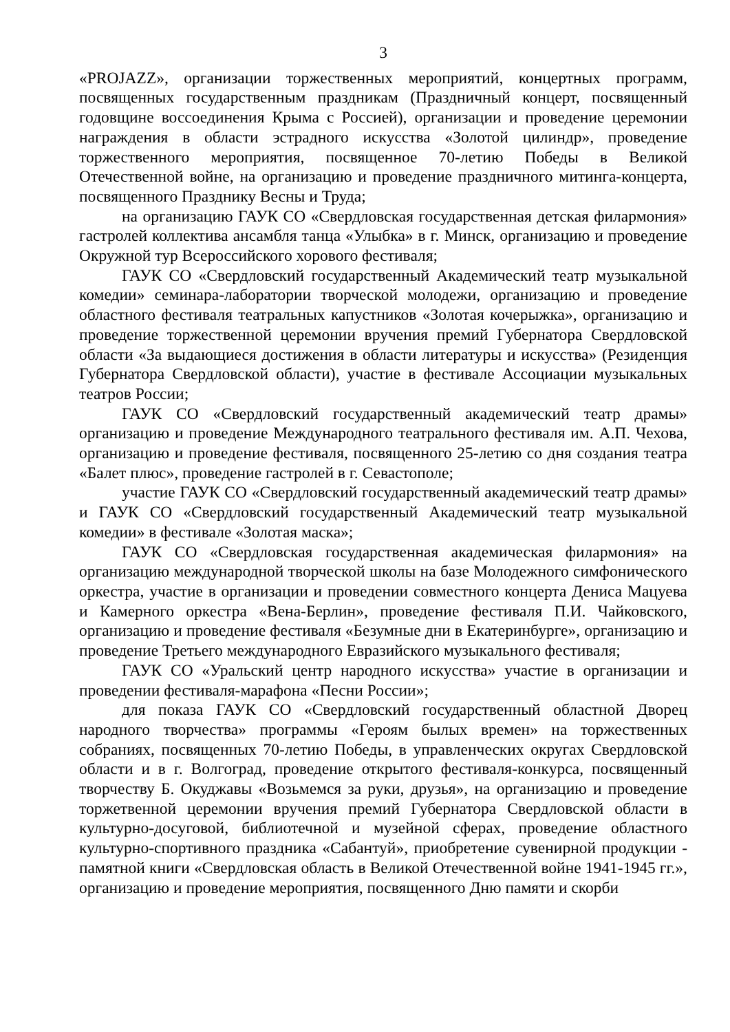3
«PROJAZZ», организации торжественных мероприятий, концертных программ, посвященных государственным праздникам (Праздничный концерт, посвященный годовщине воссоединения Крыма с Россией), организации и проведение церемонии награждения в области эстрадного искусства «Золотой цилиндр», проведение торжественного мероприятия, посвященное 70-летию Победы в Великой Отечественной войне, на организацию и проведение праздничного митинга-концерта, посвященного Празднику Весны и Труда;
на организацию ГАУК СО «Свердловская государственная детская филармония» гастролей коллектива ансамбля танца «Улыбка» в г. Минск, организацию и проведение Окружной тур Всероссийского хорового фестиваля;
ГАУК СО «Свердловский государственный Академический театр музыкальной комедии» семинара-лаборатории творческой молодежи, организацию и проведение областного фестиваля театральных капустников «Золотая кочерыжка», организацию и проведение торжественной церемонии вручения премий Губернатора Свердловской области «За выдающиеся достижения в области литературы и искусства» (Резиденция Губернатора Свердловской области), участие в фестивале Ассоциации музыкальных театров России;
ГАУК СО «Свердловский государственный академический театр драмы» организацию и проведение Международного театрального фестиваля им. А.П. Чехова, организацию и проведение фестиваля, посвященного 25-летию со дня создания театра «Балет плюс», проведение гастролей в г. Севастополе;
участие ГАУК СО «Свердловский государственный академический театр драмы» и ГАУК СО «Свердловский государственный Академический театр музыкальной комедии» в фестивале «Золотая маска»;
ГАУК СО «Свердловская государственная академическая филармония» на организацию международной творческой школы на базе Молодежного симфонического оркестра, участие в организации и проведении совместного концерта Дениса Мацуева и Камерного оркестра «Вена-Берлин», проведение фестиваля П.И. Чайковского, организацию и проведение фестиваля «Безумные дни в Екатеринбурге», организацию и проведение Третьего международного Евразийского музыкального фестиваля;
ГАУК СО «Уральский центр народного искусства» участие в организации и проведении фестиваля-марафона «Песни России»;
для показа ГАУК СО «Свердловский государственный областной Дворец народного творчества» программы «Героям былых времен» на торжественных собраниях, посвященных 70-летию Победы, в управленческих округах Свердловской области и в г. Волгоград, проведение открытого фестиваля-конкурса, посвященный творчеству Б. Окуджавы «Возьмемся за руки, друзья», на организацию и проведение торжетвенной церемонии вручения премий Губернатора Свердловской области в культурно-досуговой, библиотечной и музейной сферах, проведение областного культурно-спортивного праздника «Сабантуй», приобретение сувенирной продукции - памятной книги «Свердловская область в Великой Отечественной войне 1941-1945 гг.», организацию и проведение мероприятия, посвященного Дню памяти и скорби